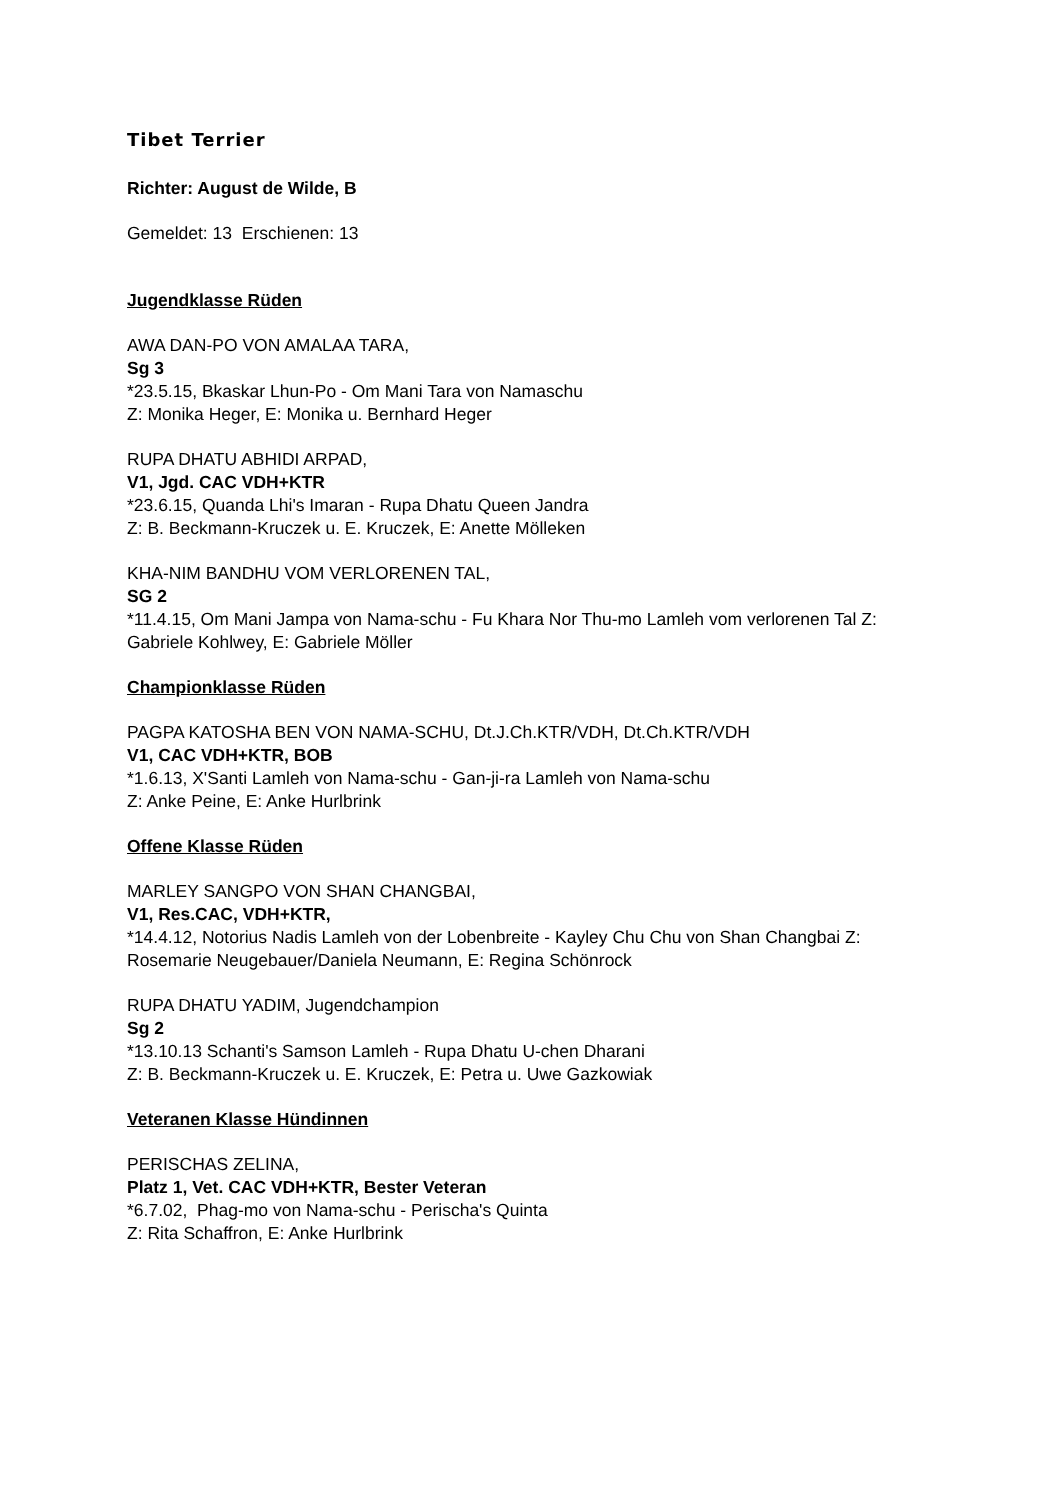Tibet Terrier
Richter: August de Wilde, B
Gemeldet: 13 Erschienen: 13
Jugendklasse Rüden
AWA DAN-PO VON AMALAA TARA,
Sg 3
*23.5.15, Bkaskar Lhun-Po - Om Mani Tara von Namaschu
Z: Monika Heger, E: Monika u. Bernhard Heger
RUPA DHATU ABHIDI ARPAD,
V1, Jgd. CAC VDH+KTR
*23.6.15, Quanda Lhi's Imaran - Rupa Dhatu Queen Jandra
Z: B. Beckmann-Kruczek u. E. Kruczek, E: Anette Mölleken
KHA-NIM BANDHU VOM VERLORENEN TAL,
SG 2
*11.4.15, Om Mani Jampa von Nama-schu - Fu Khara Nor Thu-mo Lamleh vom verlorenen Tal Z: Gabriele Kohlwey, E: Gabriele Möller
Championklasse Rüden
PAGPA KATOSHA BEN VON NAMA-SCHU, Dt.J.Ch.KTR/VDH, Dt.Ch.KTR/VDH
V1, CAC VDH+KTR, BOB
*1.6.13, X'Santi Lamleh von Nama-schu - Gan-ji-ra Lamleh von Nama-schu
Z: Anke Peine, E: Anke Hurlbrink
Offene Klasse Rüden
MARLEY SANGPO VON SHAN CHANGBAI,
V1, Res.CAC, VDH+KTR,
*14.4.12, Notorius Nadis Lamleh von der Lobenbreite - Kayley Chu Chu von Shan Changbai Z: Rosemarie Neugebauer/Daniela Neumann, E: Regina Schönrock
RUPA DHATU YADIM, Jugendchampion
Sg 2
*13.10.13 Schanti's Samson Lamleh - Rupa Dhatu U-chen Dharani
Z: B. Beckmann-Kruczek u. E. Kruczek, E: Petra u. Uwe Gazkowiak
Veteranen Klasse Hündinnen
PERISCHAS ZELINA,
Platz 1, Vet. CAC VDH+KTR, Bester Veteran
*6.7.02, Phag-mo von Nama-schu - Perischa's Quinta
Z: Rita Schaffron, E: Anke Hurlbrink